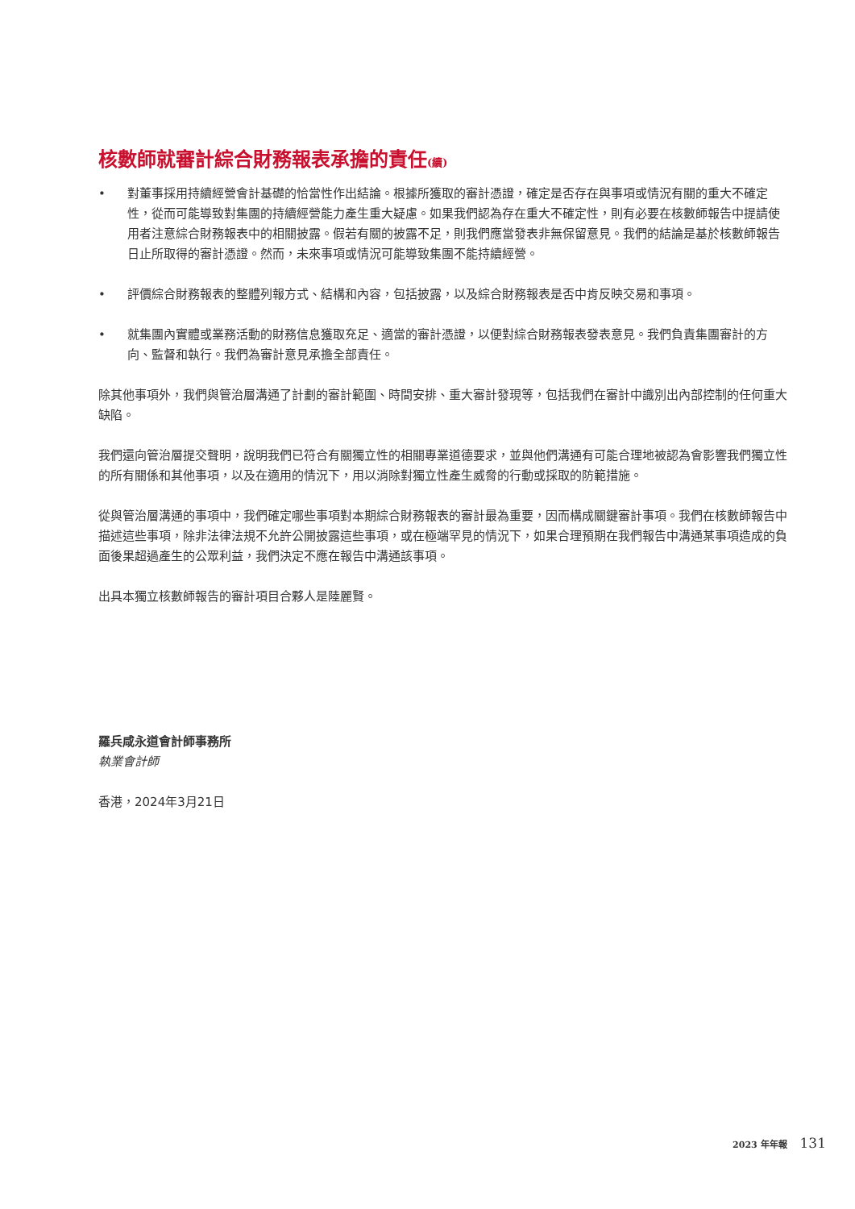核數師就審計綜合財務報表承擔的責任(續)
• 對董事採用持續經營會計基礎的恰當性作出結論。根據所獲取的審計憑證，確定是否存在與事項或情況有關的重大不確定性，從而可能導致對集團的持續經營能力產生重大疑慮。如果我們認為存在重大不確定性，則有必要在核數師報告中提請使用者注意綜合財務報表中的相關披露。假若有關的披露不足，則我們應當發表非無保留意見。我們的結論是基於核數師報告日止所取得的審計憑證。然而，未來事項或情況可能導致集團不能持續經營。
• 評價綜合財務報表的整體列報方式、結構和內容，包括披露，以及綜合財務報表是否中肯反映交易和事項。
• 就集團內實體或業務活動的財務信息獲取充足、適當的審計憑證，以便對綜合財務報表發表意見。我們負責集團審計的方向、監督和執行。我們為審計意見承擔全部責任。
除其他事項外，我們與管治層溝通了計劃的審計範圍、時間安排、重大審計發現等，包括我們在審計中識別出內部控制的任何重大缺陷。
我們還向管治層提交聲明，說明我們已符合有關獨立性的相關專業道德要求，並與他們溝通有可能合理地被認為會影響我們獨立性的所有關係和其他事項，以及在適用的情況下，用以消除對獨立性產生威脅的行動或採取的防範措施。
從與管治層溝通的事項中，我們確定哪些事項對本期綜合財務報表的審計最為重要，因而構成關鍵審計事項。我們在核數師報告中描述這些事項，除非法律法規不允許公開披露這些事項，或在極端罕見的情況下，如果合理預期在我們報告中溝通某事項造成的負面後果超過產生的公眾利益，我們決定不應在報告中溝通該事項。
出具本獨立核數師報告的審計項目合夥人是陸麗賢。
羅兵咸永道會計師事務所
執業會計師
香港，2024年3月21日
2023 年年報 131